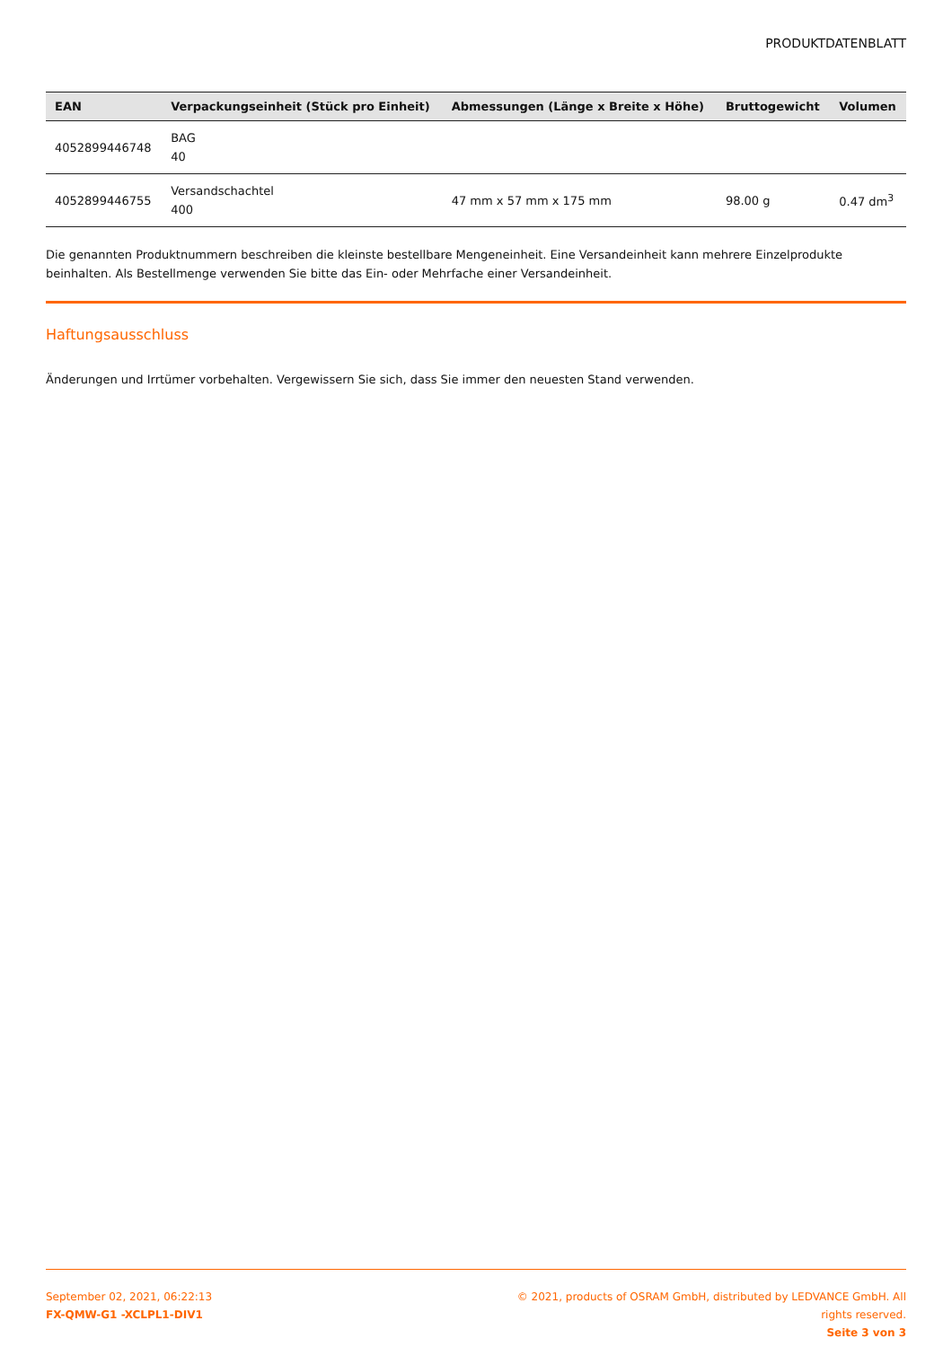PRODUKTDATENBLATT
| EAN | Verpackungseinheit (Stück pro Einheit) | Abmessungen (Länge x Breite x Höhe) | Bruttogewicht | Volumen |
| --- | --- | --- | --- | --- |
| 4052899446748 | BAG 40 | | | |
| 4052899446755 | Versandschachtel 400 | 47 mm x 57 mm x 175 mm | 98.00 g | 0.47 dm<sup>3</sup> |
Die genannten Produktnummern beschreiben die kleinste bestellbare Mengeneinheit. Eine Versandeinheit kann mehrere Einzelprodukte beinhalten. Als Bestellmenge verwenden Sie bitte das Ein- oder Mehrfache einer Versandeinheit.
Haftungsausschluss
Änderungen und Irrtümer vorbehalten. Vergewissern Sie sich, dass Sie immer den neuesten Stand verwenden.
September 02, 2021, 06:22:13
FX-QMW-G1 -XCLPL1-DIV1
© 2021, products of OSRAM GmbH, distributed by LEDVANCE GmbH. All rights reserved.
Seite 3 von 3